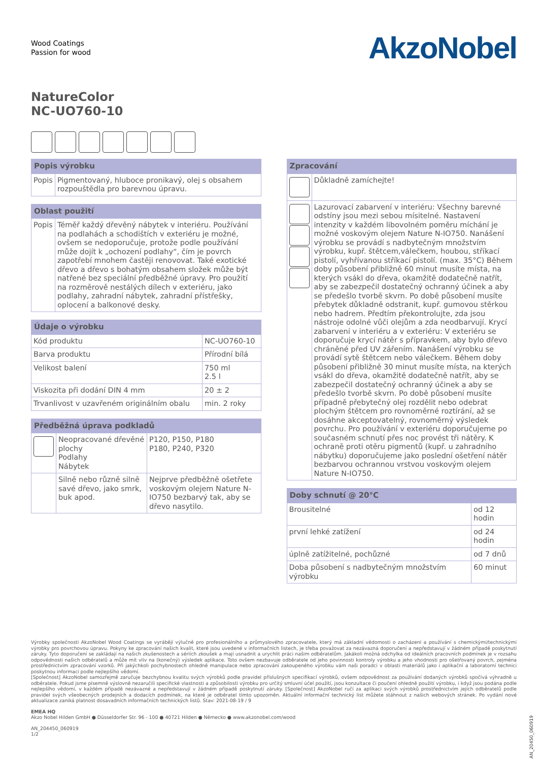Wood Coatings
Passion for wood
AkzoNobel
NatureColor
NC-UO760-10
| Popis výrobku | |
| --- | --- |
| Popis | Pigmentovaný, hluboce pronikavý, olej s obsahem rozpouštědla pro barevnou úpravu. |
| Oblast použití | |
| --- | --- |
| Popis | Téměř každý dřevěný nábytek v interiéru. Používání na podlahách a schodištích v exteriéru je možné, ovšem se nedoporučuje, protože podle používání může dojít k „ochození podlahy“, čím je povrch zapotřebí mnohem častěji renovovat. Také exotické dřevo a dřevo s bohatým obsahem složek může být natřené bez speciální předběžné úpravy. Pro použití na rozměrově nestálých dílech v exteriéru, jako podlahy, zahradní nábytek, zahradní přístřešky, oplocení a balkonové desky. |
| Údaje o výrobku | |
| --- | --- |
| Kód produktu | NC-UO760-10 |
| Barva produktu | Přírodní bílá |
| Velikost balení | 750 ml 2.5 l |
| Viskozita při dodání DIN 4 mm | 20 ± 2 |
| Trvanlivost v uzavřeném originálním obalu | min. 2 roky |
| Předběžná úprava podkladů | | |
| --- | --- | --- |
| | Neopracované dřevěné plochy Podlahy Nábytek | P120, P150, P180 P180, P240, P320 |
| | Silně nebo různě silně savé dřevo, jako smrk, buk apod. | Nejprve předběžně ošetřete voskovým olejem Nature N-IO750 bezbarvý tak, aby se dřevo nasytilo. |
| Zpracování | |
| --- | --- |
| | Důkladně zamíchejte! |
| | Lazurovací zabarvení v interiéru: Všechny barevné odstíny jsou mezi sebou mísitelné. Nastavení intenzity v každém libovolném poměru míchání je možné voskovým olejem Nature N-IO750. Nanášení výrobku se provádí s nadbytečným množstvím výrobku, kupř. štětcem,válečkem, houbou, stříkací pistolí, vyhřívanou stříkací pistolí. (max. 35°C) Během doby působení přibližně 60 minut musíte místa, na kterých vsákl do dřeva, okamžitě dodatečně natřít, aby se zabezpečil dostatečný ochranný účinek a aby se předešlo tvorbě skvrn. Po době působení musíte přebytek důkladně odstranit, kupř. gumovou stěrkou nebo hadrem. Předtím překontrolujte, zda jsou nástroje odolné vůči olejům a zda neodbarvují. Krycí zabarvení v interiéru a v exteriéru: V exteriéru se doporučuje krycí nátěr s přípravkem, aby bylo dřevo chráněné před UV zářením. Nanášení výrobku se provádí sytě štětcem nebo válečkem. Během doby působení přibližně 30 minut musíte místa, na kterých vsákl do dřeva, okamžitě dodatečně natřít, aby se zabezpečil dostatečný ochranný účinek a aby se předešlo tvorbě skvrn. Po době působení musíte případně přebytečný olej rozdělit nebo odebrat plochým štětcem pro rovnoměrné roztírání, až se dosáhne akceptovatelný, rovnoměrný výsledek povrchu. Pro používání v exteriéru doporučujeme po současném schnutí přes noc provést tři nátěry. K ochraně proti otěru pigmentů (kupř. u zahradního nábytku) doporučujeme jako poslední ošetření nátěr bezbarvou ochrannou vrstvou voskovým olejem Nature N-IO750. |
| Doby schnutí @ 20°C | |
| --- | --- |
| Brousitelné | od 12 hodin |
| první lehké zatížení | od 24 hodin |
| úplně zatížitelné, pochůzné | od 7 dnů |
| Doba působení s nadbytečným množstvím výrobku | 60 minut |
Výrobky společnosti AkzoNobel Wood Coatings se vyrábějí výlučně pro profesionálního a průmyslového zpracovatele, který má základní vědomosti o zacházení a používání s chemickými/technickými výrobky pro povrchovou úpravu. Pokyny ke zpracování našich kvalit, které jsou uvedené v informačních listech, je třeba považovat za nezávazná doporučení a nepředstavují v žádném případě poskytnutí záruky. Tyto doporučení se zakládají na našich zkušenostech a sériích zkoušek a mají usnadnit a urychlit práci našim odběratelům. Jakákoli možná odchylka od ideálních pracovních podmínek je v rozsahu odpovědnosti našich odběratelů a může mít vliv na (konečný) výsledek aplikace. Toto ovšem nezbavuje odběratele od jeho povinnosti kontroly výrobku a jeho vhodnosti pro ošetřovaný povrch, zejména prostřednictvím zpracování vzorků. Při jakýchkoli pochybnostech ohledně manipulace nebo zpracování zakoupeného výrobku vám naši poradci v oblasti materiálů jako i aplikační a laboratorní technici poskytnou informaci podle nejlepšího vědomí.
[Společnost] AkzoNobel samozřejmě zaručuje bezchybnou kvalitu svých výrobků podle pravidel příslušných specifikací výrobků, ovšem odpovědnost za používání dodaných výrobků spočívá výhradně u odběratele. Pokud jsme písemně výslovně nezaručili specifické vlastnosti a způsobilosti výrobku pro určitý smluvní účel použití, jsou konzultace či poučení ohledně použití výrobku, i když jsou podána podle nejlepšího vědomí, v každém případě nezávazné a nepředstavují v žádném případě poskytnutí záruky. [Společnost] AkzoNobel ručí za aplikaci svých výrobků prostřednictvím jejích odběratelů podle pravidel svých všeobecných prodejních a dodacích podmínek, na které je odběratel tímto upozorněn. Aktuální informační technický list můžete stáhnout z našich webových stránek. Po vydání nové aktualizace zaniká platnost dosavadních informačních technických listů. Stav: 2021-08-19 / 9
EMEA HQ
Akzo Nobel Hilden GmbH ● Düsseldorfer Str. 96 - 100 ● 40721 Hilden ● Německo ● www.akzonobel.com/wood
AN_204450_060919
1/2
AN_20450_060919